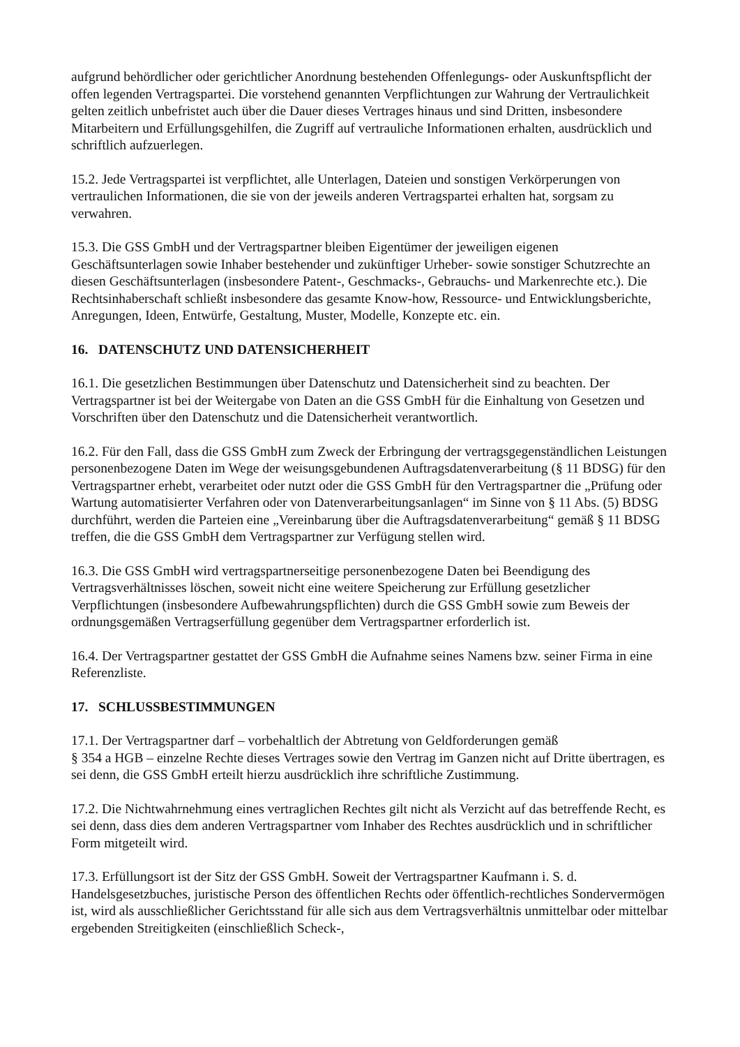aufgrund behördlicher oder gerichtlicher Anordnung bestehenden Offenlegungs- oder Auskunftspflicht der offen legenden Vertragspartei. Die vorstehend genannten Verpflichtungen zur Wahrung der Vertraulichkeit gelten zeitlich unbefristet auch über die Dauer dieses Vertrages hinaus und sind Dritten, insbesondere Mitarbeitern und Erfüllungsgehilfen, die Zugriff auf vertrauliche Informationen erhalten, ausdrücklich und schriftlich aufzuerlegen.
15.2. Jede Vertragspartei ist verpflichtet, alle Unterlagen, Dateien und sonstigen Verkörperungen von vertraulichen Informationen, die sie von der jeweils anderen Vertragspartei erhalten hat, sorgsam zu verwahren.
15.3. Die GSS GmbH und der Vertragspartner bleiben Eigentümer der jeweiligen eigenen Geschäftsunterlagen sowie Inhaber bestehender und zukünftiger Urheber- sowie sonstiger Schutzrechte an diesen Geschäftsunterlagen (insbesondere Patent-, Geschmacks-, Gebrauchs- und Markenrechte etc.). Die Rechtsinhaberschaft schließt insbesondere das gesamte Know-how, Ressource- und Entwicklungsberichte, Anregungen, Ideen, Entwürfe, Gestaltung, Muster, Modelle, Konzepte etc. ein.
16. DATENSCHUTZ UND DATENSICHERHEIT
16.1. Die gesetzlichen Bestimmungen über Datenschutz und Datensicherheit sind zu beachten. Der Vertragspartner ist bei der Weitergabe von Daten an die GSS GmbH für die Einhaltung von Gesetzen und Vorschriften über den Datenschutz und die Datensicherheit verantwortlich.
16.2. Für den Fall, dass die GSS GmbH zum Zweck der Erbringung der vertragsgegenständlichen Leistungen personenbezogene Daten im Wege der weisungsgebundenen Auftragsdatenverarbeitung (§ 11 BDSG) für den Vertragspartner erhebt, verarbeitet oder nutzt oder die GSS GmbH für den Vertragspartner die „Prüfung oder Wartung automatisierter Verfahren oder von Datenverarbeitungsanlagen“ im Sinne von § 11 Abs. (5) BDSG durchführt, werden die Parteien eine „Vereinbarung über die Auftragsdatenverarbeitung“ gemäß § 11 BDSG treffen, die die GSS GmbH dem Vertragspartner zur Verfügung stellen wird.
16.3. Die GSS GmbH wird vertragspartnerseitige personenbezogene Daten bei Beendigung des Vertragsverhältnisses löschen, soweit nicht eine weitere Speicherung zur Erfüllung gesetzlicher Verpflichtungen (insbesondere Aufbewahrungspflichten) durch die GSS GmbH sowie zum Beweis der ordnungsgemäßen Vertragserfüllung gegenüber dem Vertragspartner erforderlich ist.
16.4. Der Vertragspartner gestattet der GSS GmbH die Aufnahme seines Namens bzw. seiner Firma in eine Referenzliste.
17. SCHLUSSBESTIMMUNGEN
17.1. Der Vertragspartner darf – vorbehaltlich der Abtretung von Geldforderungen gemäß
§ 354 a HGB – einzelne Rechte dieses Vertrages sowie den Vertrag im Ganzen nicht auf Dritte übertragen, es sei denn, die GSS GmbH erteilt hierzu ausdrücklich ihre schriftliche Zustimmung.
17.2. Die Nichtwahrnehmung eines vertraglichen Rechtes gilt nicht als Verzicht auf das betreffende Recht, es sei denn, dass dies dem anderen Vertragspartner vom Inhaber des Rechtes ausdrücklich und in schriftlicher Form mitgeteilt wird.
17.3. Erfüllungsort ist der Sitz der GSS GmbH. Soweit der Vertragspartner Kaufmann i. S. d. Handelsgesetzbuches, juristische Person des öffentlichen Rechts oder öffentlich-rechtliches Sondervermögen ist, wird als ausschließlicher Gerichtsstand für alle sich aus dem Vertragsverhältnis unmittelbar oder mittelbar ergebenden Streitigkeiten (einschließlich Scheck-,